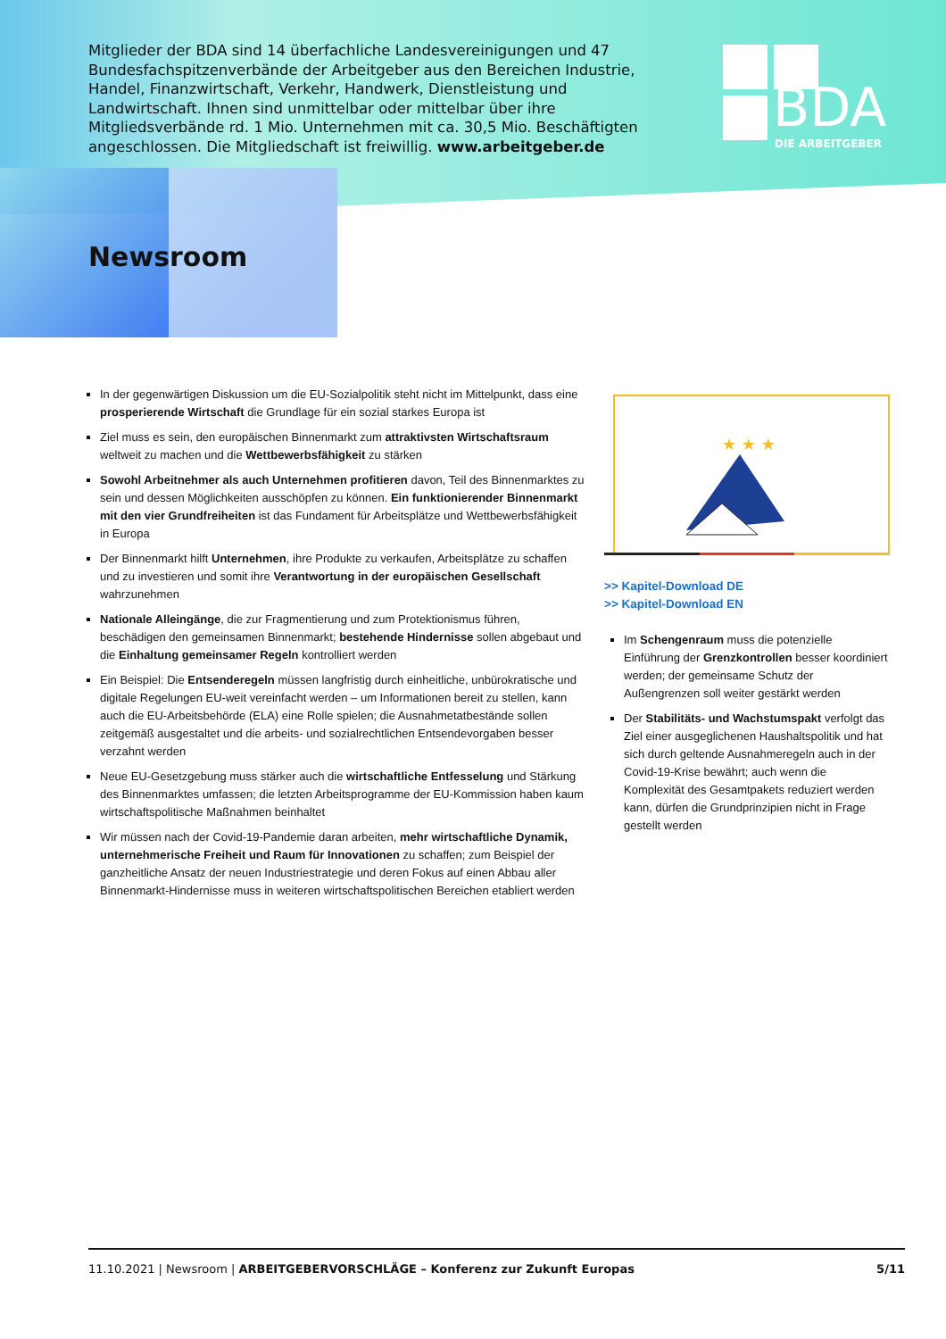Mitglieder der BDA sind 14 überfachliche Landesvereinigungen und 47 Bundes­fachspitzenverbände der Arbeitgeber aus den Bereichen Industrie, Handel, Finanzwirtschaft, Verkehr, Handwerk, Dienstleistung und Landwirtschaft. Ihnen sind unmittelbar oder mittelbar über ihre Mitgliedsverbände rd. 1 Mio. Unter­nehmen mit ca. 30,5 Mio. Beschäftigten angeschlossen. Die Mitgliedschaft ist freiwillig. www.arbeitgeber.de
BDA
DIE ARBEITGEBER
Newsroom
In der gegenwärtigen Diskussion um die EU-Sozialpolitik steht nicht im Mittelpunkt, dass eine prosperierende Wirtschaft die Grundlage für ein sozial starkes Europa ist
Ziel muss es sein, den europäischen Binnenmarkt zum attraktivsten Wirtschaftsraum weltweit zu machen und die Wettbewerbsfähigkeit zu stärken
Sowohl Arbeitnehmer als auch Unternehmen profitieren davon, Teil des Binnenmarktes zu sein und dessen Möglichkeiten ausschöpfen zu können. Ein funktionierender Binnenmarkt mit den vier Grundfreiheiten ist das Fundament für Arbeitsplätze und Wettbewerbsfähigkeit in Europa
Der Binnenmarkt hilft Unternehmen, ihre Produkte zu verkaufen, Arbeitsplätze zu schaffen und zu investieren und somit ihre Verantwortung in der europäischen Gesellschaft wahrzunehmen
Nationale Alleingänge, die zur Fragmentierung und zum Protektionismus führen, beschädigen den gemeinsamen Binnenmarkt; bestehende Hindernisse sollen abgebaut und die Einhaltung gemeinsamer Regeln kontrolliert werden
Ein Beispiel: Die Entsenderegeln müssen langfristig durch einheitliche, unbürokratische und digitale Regelungen EU-weit vereinfacht werden – um Informationen bereit zu stellen, kann auch die EU-Arbeitsbehörde (ELA) eine Rolle spielen; die Ausnahmetatbestände sollen zeitgemäß ausgestaltet und die arbeits- und sozialrechtlichen Entsendevorgaben besser verzahnt werden
Neue EU-Gesetzgebung muss stärker auch die wirtschaftliche Entfesselung und Stärkung des Binnenmarktes umfassen; die letzten Arbeitsprogramme der EU-Kommission haben kaum wirtschaftspolitische Maßnahmen beinhaltet
Wir müssen nach der Covid-19-Pandemie daran arbeiten, mehr wirtschaftliche Dynamik, unternehmerische Freiheit und Raum für Innovationen zu schaffen; zum Beispiel der ganzheitliche Ansatz der neuen Industriestrategie und deren Fokus auf einen Abbau aller Binnenmarkt-Hindernisse muss in weiteren wirtschaftspolitischen Bereichen etabliert werden
★ ★ ★
>> Kapitel-Download DE
>> Kapitel-Download EN
Im Schengenraum muss die potenzielle Einführung der Grenzkontrollen besser koordiniert werden; der gemeinsame Schutz der Außengrenzen soll weiter gestärkt werden
Der Stabilitäts- und Wachstumspakt verfolgt das Ziel einer ausgeglichenen Haushaltspolitik und hat sich durch geltende Ausnahmeregeln auch in der Covid-19-Krise bewährt; auch wenn die Komplexität des Gesamtpakets reduziert werden kann, dürfen die Grundprinzipien nicht in Frage gestellt werden
11.10.2021 | Newsroom | ARBEITGEBERVORSCHLÄGE – Konferenz zur Zukunft Europas 5/11